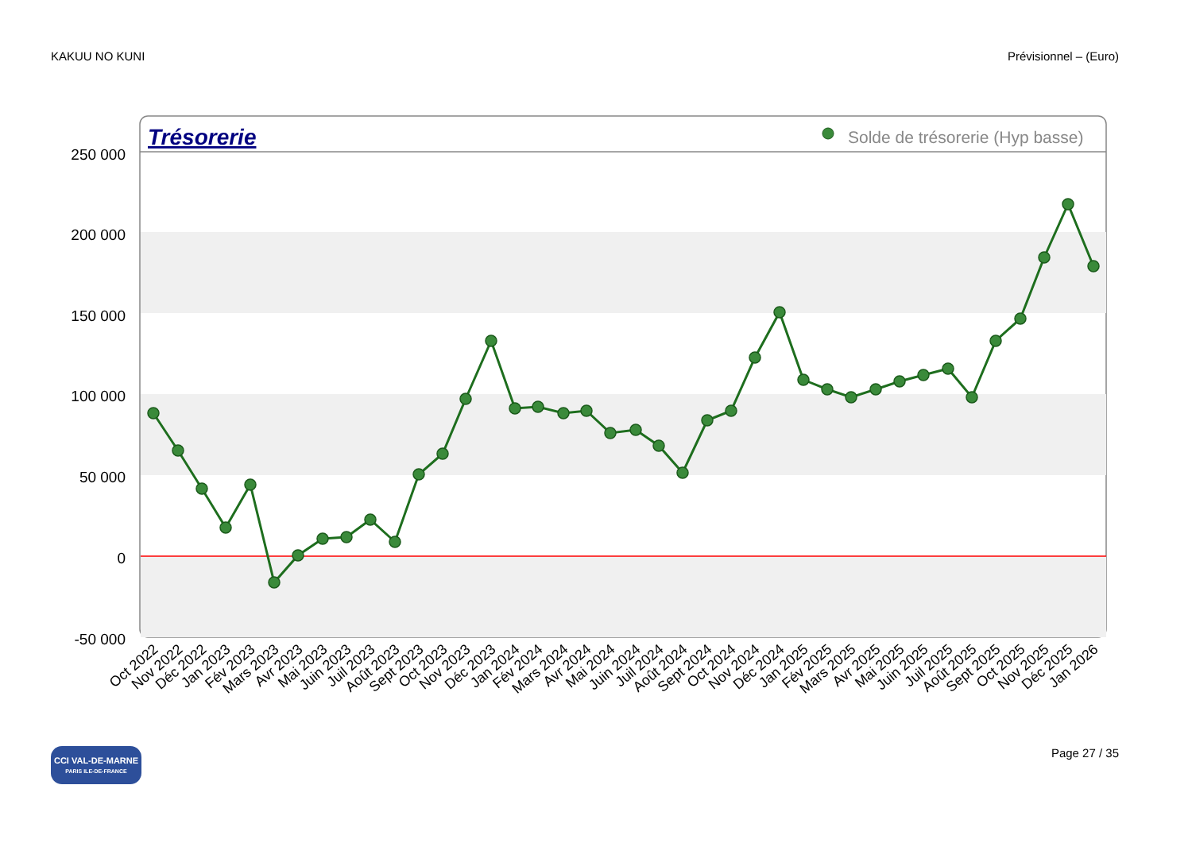KAKUU NO KUNI Prévisionnel – (Euro)
Trésorerie
Solde de trésorerie (Hyp basse)
250 000
200 000
150 000
100 000
50 000
0
-50 000
Oct 2022
Nov 2022
Déc 2022
Jan 2023
Fév 2023
Mars 2023
Avr 2023
Mai 2023
Juin 2023
Juil 2023
Août 2023
Sept 2023
Oct 2023
Nov 2023
Déc 2023
Jan 2024
Fév 2024
Mars 2024
Avr 2024
Mai 2024
Juin 2024
Juil 2024
Août 2024
Sept 2024
Oct 2024
Nov 2024
Déc 2024
Jan 2025
Fév 2025
Mars 2025
Avr 2025
Mai 2025
Juin 2025
Juil 2025
Août 2025
Sept 2025
Oct 2025
Nov 2025
Déc 2025
Jan 2026
CCI VAL-DE-MARNE
PARIS ILE-DE-FRANCE
Page 27 / 35